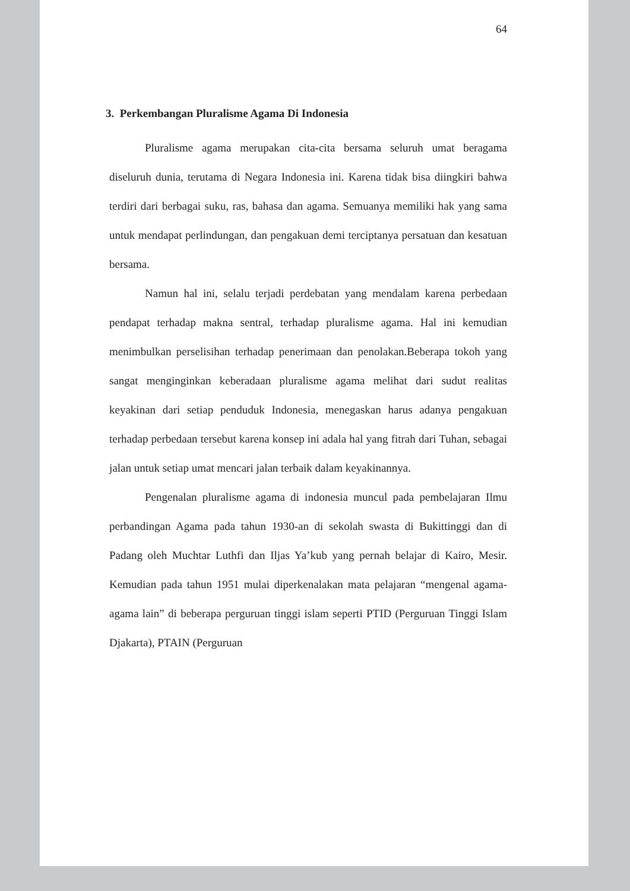64
3. Perkembangan Pluralisme Agama Di Indonesia
Pluralisme agama merupakan cita-cita bersama seluruh umat beragama diseluruh dunia, terutama di Negara Indonesia ini. Karena tidak bisa diingkiri bahwa terdiri dari berbagai suku, ras, bahasa dan agama. Semuanya memiliki hak yang sama untuk mendapat perlindungan, dan pengakuan demi terciptanya persatuan dan kesatuan bersama.
Namun hal ini, selalu terjadi perdebatan yang mendalam karena perbedaan pendapat terhadap makna sentral, terhadap pluralisme agama. Hal ini kemudian menimbulkan perselisihan terhadap penerimaan dan penolakan.Beberapa tokoh yang sangat menginginkan keberadaan pluralisme agama melihat dari sudut realitas keyakinan dari setiap penduduk Indonesia, menegaskan harus adanya pengakuan terhadap perbedaan tersebut karena konsep ini adala hal yang fitrah dari Tuhan, sebagai jalan untuk setiap umat mencari jalan terbaik dalam keyakinannya.
Pengenalan pluralisme agama di indonesia muncul pada pembelajaran Ilmu perbandingan Agama pada tahun 1930-an di sekolah swasta di Bukittinggi dan di Padang oleh Muchtar Luthfi dan Iljas Ya’kub yang pernah belajar di Kairo, Mesir. Kemudian pada tahun 1951 mulai diperkenalakan mata pelajaran “mengenal agama-agama lain” di beberapa perguruan tinggi islam seperti PTID (Perguruan Tinggi Islam Djakarta), PTAIN (Perguruan